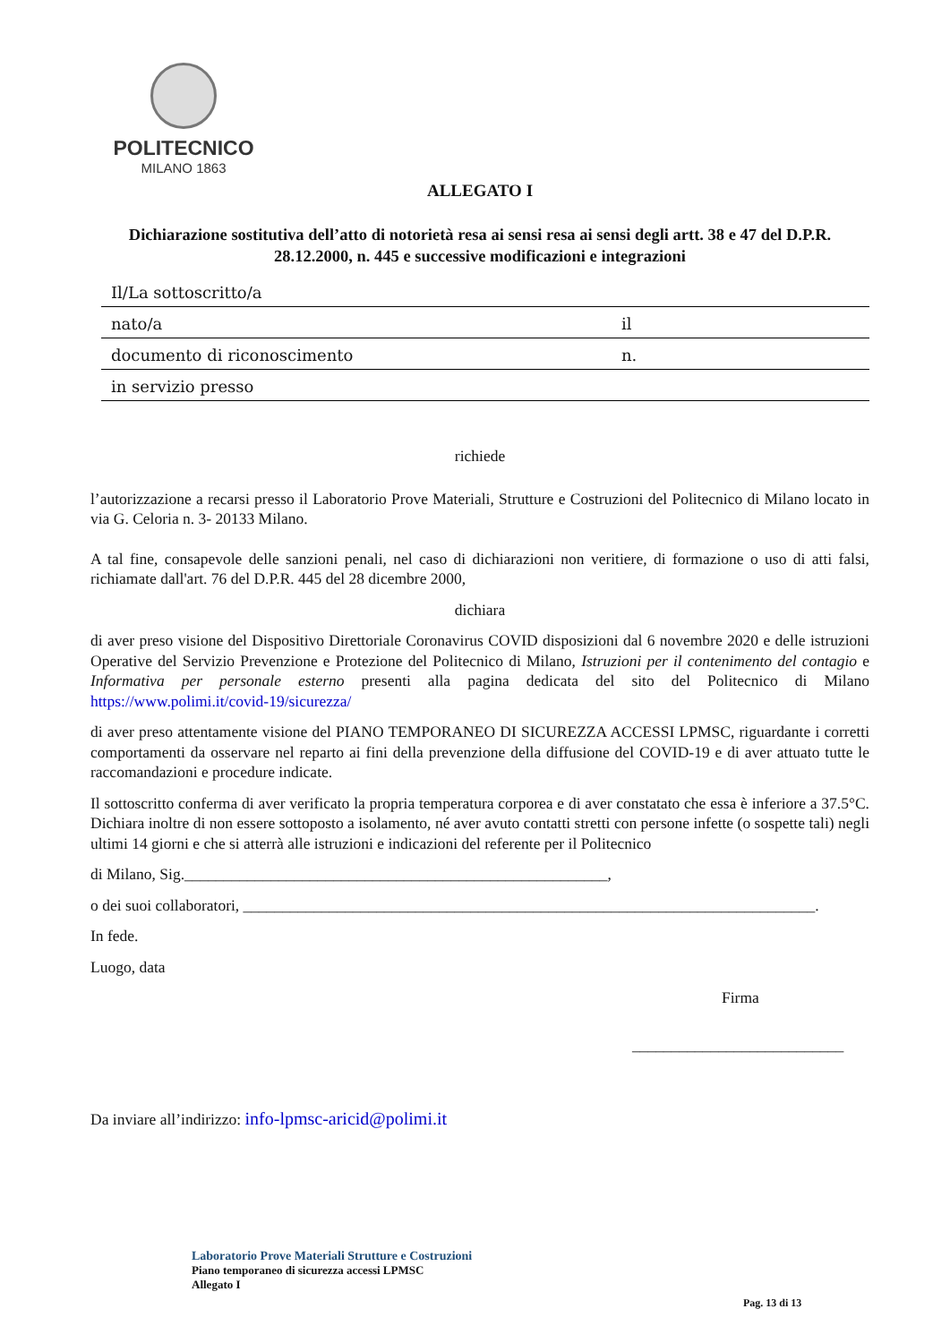POLITECNICO
MILANO 1863
ALLEGATO I
Dichiarazione sostitutiva dell’atto di notorietà resa ai sensi resa ai sensi degli artt. 38 e 47 del D.P.R. 28.12.2000, n. 445 e successive modificazioni e integrazioni
Il/La sottoscritto/a
nato/a il
documento di riconoscimento n.
in servizio presso
richiede
l’autorizzazione a recarsi presso il Laboratorio Prove Materiali, Strutture e Costruzioni del Politecnico di Milano locato in via G. Celoria n. 3- 20133 Milano.
A tal fine, consapevole delle sanzioni penali, nel caso di dichiarazioni non veritiere, di formazione o uso di atti falsi, richiamate dall'art. 76 del D.P.R. 445 del 28 dicembre 2000,
dichiara
di aver preso visione del Dispositivo Direttoriale Coronavirus COVID disposizioni dal 6 novembre 2020 e delle istruzioni Operative del Servizio Prevenzione e Protezione del Politecnico di Milano, Istruzioni per il contenimento del contagio e Informativa per personale esterno presenti alla pagina dedicata del sito del Politecnico di Milano https://www.polimi.it/covid-19/sicurezza/
di aver preso attentamente visione del PIANO TEMPORANEO DI SICUREZZA ACCESSI LPMSC, riguardante i corretti comportamenti da osservare nel reparto ai fini della prevenzione della diffusione del COVID-19 e di aver attuato tutte le raccomandazioni e procedure indicate.
Il sottoscritto conferma di aver verificato la propria temperatura corporea e di aver constatato che essa è inferiore a 37.5°C. Dichiara inoltre di non essere sottoposto a isolamento, né aver avuto contatti stretti con persone infette (o sospette tali) negli ultimi 14 giorni e che si atterrà alle istruzioni e indicazioni del referente per il Politecnico
di Milano, Sig.______________________________________________________,
o dei suoi collaboratori, _________________________________________________________________________.
In fede.
Luogo, data
Firma
___________________________
Da inviare all’indirizzo: info-lpmsc-aricid@polimi.it
Laboratorio Prove Materiali Strutture e Costruzioni
Piano temporaneo di sicurezza accessi LPMSC
Allegato I
Pag. 13 di 13